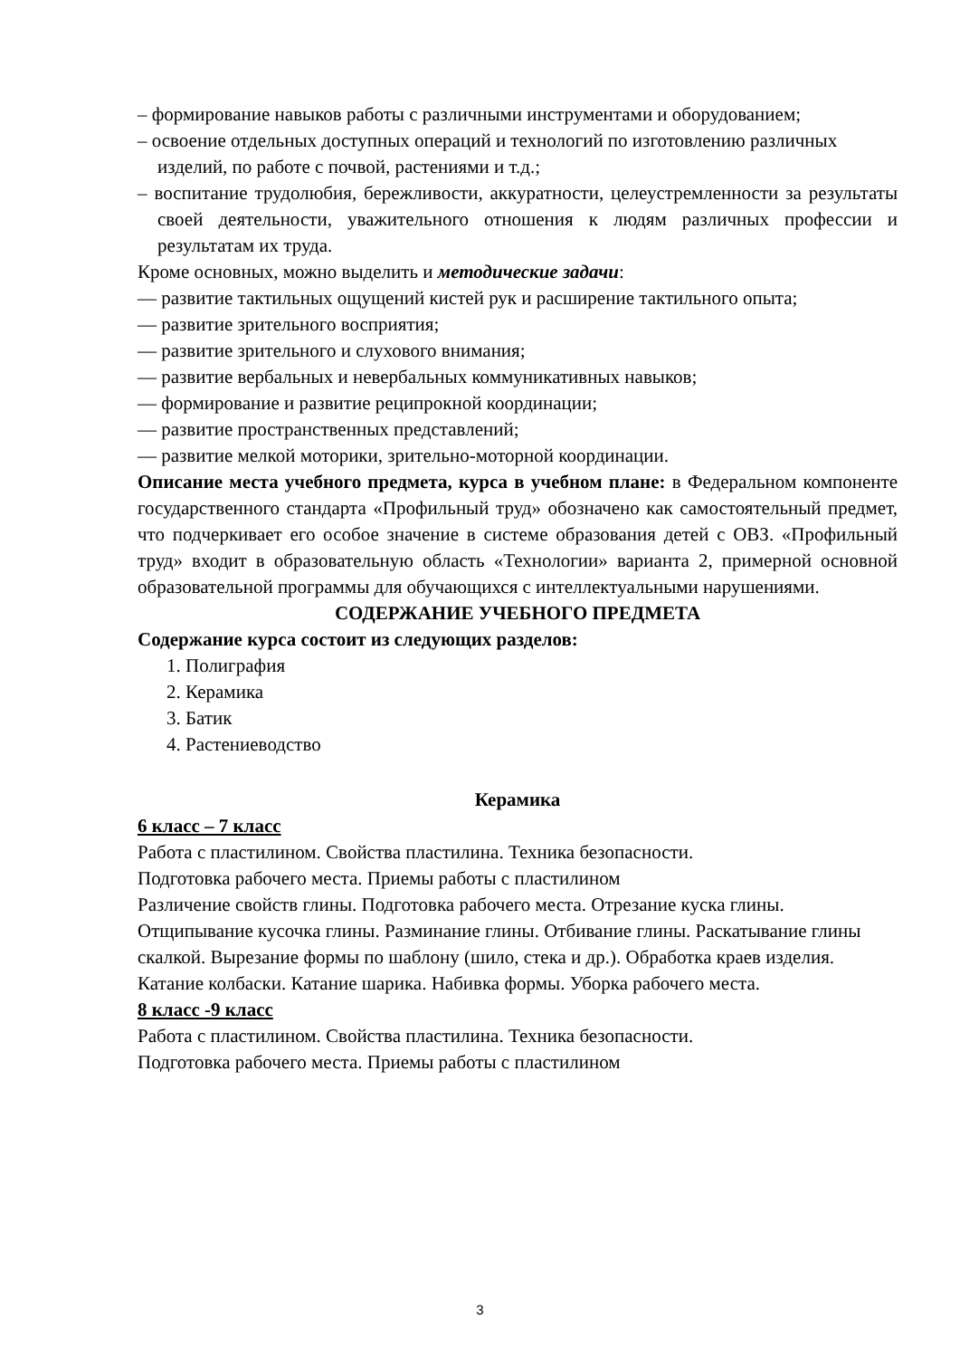– формирование навыков работы с различными инструментами и оборудованием;
– освоение отдельных доступных операций и технологий по изготовлению различных изделий, по работе с почвой, растениями и т.д.;
– воспитание трудолюбия, бережливости, аккуратности, целеустремленности за результаты своей деятельности, уважительного отношения к людям различных профессии и результатам их труда.
Кроме основных, можно выделить и методические задачи:
— развитие тактильных ощущений кистей рук и расширение тактильного опыта;
— развитие зрительного восприятия;
— развитие зрительного и слухового внимания;
— развитие вербальных и невербальных коммуникативных навыков;
— формирование и развитие реципрокной координации;
— развитие пространственных представлений;
— развитие мелкой моторики, зрительно-моторной координации.
Описание места учебного предмета, курса в учебном плане: в Федеральном компоненте государственного стандарта «Профильный труд» обозначено как самостоятельный предмет, что подчеркивает его особое значение в системе образования детей с ОВЗ. «Профильный труд» входит в образовательную область «Технологии» варианта 2, примерной основной образовательной программы для обучающихся с интеллектуальными нарушениями.
СОДЕРЖАНИЕ УЧЕБНОГО ПРЕДМЕТА
Содержание курса состоит из следующих разделов:
1. Полиграфия
2. Керамика
3. Батик
4. Растениеводство
Керамика
6 класс – 7 класс
Работа с пластилином. Свойства пластилина. Техника безопасности.
Подготовка рабочего места. Приемы работы с пластилином
Различение свойств глины. Подготовка рабочего места. Отрезание куска глины. Отщипывание кусочка глины. Разминание глины. Отбивание глины. Раскатывание глины скалкой. Вырезание формы по шаблону (шило, стека и др.). Обработка краев изделия. Катание колбаски. Катание шарика. Набивка формы. Уборка рабочего места.
8 класс -9 класс
Работа с пластилином. Свойства пластилина. Техника безопасности.
Подготовка рабочего места. Приемы работы с пластилином
3